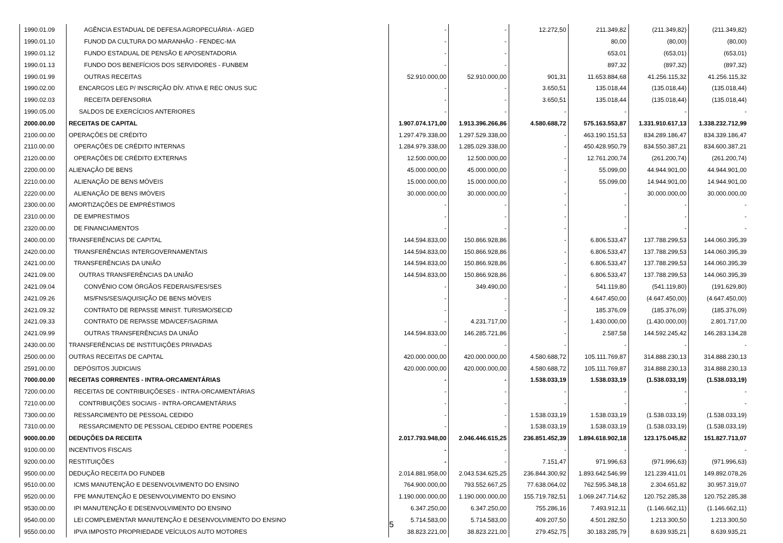| 1990.01.09 | AGÊNCIA ESTADUAL DE DEFESA AGROPECUÁRIA - AGED | - | - | 12.272,50 | 211.349,82 | (211.349,82) | (211.349,82) |
| 1990.01.10 | FUNOD DA CULTURA DO MARANHÃO - FENDEC-MA | - | - | | 80,00 | (80,00) | (80,00) |
| 1990.01.12 | FUNDO ESTADUAL DE PENSÃO E APOSENTADORIA | - | - | | 653,01 | (653,01) | (653,01) |
| 1990.01.13 | FUNDO DOS BENEFÍCIOS DOS SERVIDORES - FUNBEM | - | - | | 897,32 | (897,32) | (897,32) |
| 1990.01.99 | OUTRAS RECEITAS | 52.910.000,00 | 52.910.000,00 | 901,31 | 11.653.884,68 | 41.256.115,32 | 41.256.115,32 |
| 1990.02.00 | ENCARGOS LEG P/ INSCRIÇÃO DÍV. ATIVA E REC ONUS SUC | - | - | 3.650,51 | 135.018,44 | (135.018,44) | (135.018,44) |
| 1990.02.03 | RECEITA DEFENSORIA | - | - | 3.650,51 | 135.018,44 | (135.018,44) | (135.018,44) |
| 1990.05.00 | SALDOS DE EXERCÍCIOS ANTERIORES | - | - | - | - | - | - |
| 2000.00.00 | RECEITAS DE CAPITAL | 1.907.074.171,00 | 1.913.396.266,86 | 4.580.688,72 | 575.163.553,87 | 1.331.910.617,13 | 1.338.232.712,99 |
| 2100.00.00 | OPERAÇÕES DE CRÉDITO | 1.297.479.338,00 | 1.297.529.338,00 | - | 463.190.151,53 | 834.289.186,47 | 834.339.186,47 |
| 2110.00.00 | OPERAÇÕES DE CRÉDITO INTERNAS | 1.284.979.338,00 | 1.285.029.338,00 | - | 450.428.950,79 | 834.550.387,21 | 834.600.387,21 |
| 2120.00.00 | OPERAÇÕES DE CRÉDITO EXTERNAS | 12.500.000,00 | 12.500.000,00 | - | 12.761.200,74 | (261.200,74) | (261.200,74) |
| 2200.00.00 | ALIENAÇÃO DE BENS | 45.000.000,00 | 45.000.000,00 | - | 55.099,00 | 44.944.901,00 | 44.944.901,00 |
| 2210.00.00 | ALIENAÇÃO DE BENS MÓVEIS | 15.000.000,00 | 15.000.000,00 | - | 55.099,00 | 14.944.901,00 | 14.944.901,00 |
| 2220.00.00 | ALIENAÇÃO DE BENS IMÓVEIS | 30.000.000,00 | 30.000.000,00 | - | - | 30.000.000,00 | 30.000.000,00 |
| 2300.00.00 | AMORTIZAÇÕES DE EMPRÉSTIMOS | - | - | - | - | - | - |
| 2310.00.00 | DE EMPRESTIMOS | - | - | - | - | - | - |
| 2320.00.00 | DE FINANCIAMENTOS | - | - | - | - | - | - |
| 2400.00.00 | TRANSFERÊNCIAS DE CAPITAL | 144.594.833,00 | 150.866.928,86 | - | 6.806.533,47 | 137.788.299,53 | 144.060.395,39 |
| 2420.00.00 | TRANSFERÊNCIAS INTERGOVERNAMENTAIS | 144.594.833,00 | 150.866.928,86 | - | 6.806.533,47 | 137.788.299,53 | 144.060.395,39 |
| 2421.00.00 | TRANSFERÊNCIAS DA UNIÃO | 144.594.833,00 | 150.866.928,86 | - | 6.806.533,47 | 137.788.299,53 | 144.060.395,39 |
| 2421.09.00 | OUTRAS TRANSFERÊNCIAS DA UNIÃO | 144.594.833,00 | 150.866.928,86 | - | 6.806.533,47 | 137.788.299,53 | 144.060.395,39 |
| 2421.09.04 | CONVÊNIO COM ÓRGÃOS FEDERAIS/FES/SES | - | 349.490,00 | - | 541.119,80 | (541.119,80) | (191.629,80) |
| 2421.09.26 | MS/FNS/SES/AQUISIÇÃO DE BENS MÓVEIS | - | - | - | 4.647.450,00 | (4.647.450,00) | (4.647.450,00) |
| 2421.09.32 | CONTRATO DE REPASSE MINIST. TURISMO/SECID | - | - | - | 185.376,09 | (185.376,09) | (185.376,09) |
| 2421.09.33 | CONTRATO DE REPASSE MDA/CEF/SAGRIMA | - | 4.231.717,00 | - | 1.430.000,00 | (1.430.000,00) | 2.801.717,00 |
| 2421.09.99 | OUTRAS TRANSFERÊNCIAS DA UNIÃO | 144.594.833,00 | 146.285.721,86 | - | 2.587,58 | 144.592.245,42 | 146.283.134,28 |
| 2430.00.00 | TRANSFERÊNCIAS DE INSTITUIÇÕES PRIVADAS | - | - | - | - | - | - |
| 2500.00.00 | OUTRAS RECEITAS DE CAPITAL | 420.000.000,00 | 420.000.000,00 | 4.580.688,72 | 105.111.769,87 | 314.888.230,13 | 314.888.230,13 |
| 2591.00.00 | DEPÓSITOS JUDICIAIS | 420.000.000,00 | 420.000.000,00 | 4.580.688,72 | 105.111.769,87 | 314.888.230,13 | 314.888.230,13 |
| 7000.00.00 | RECEITAS CORRENTES - INTRA-ORCAMENTÁRIAS | - | - | 1.538.033,19 | 1.538.033,19 | (1.538.033,19) | (1.538.033,19) |
| 7200.00.00 | RECEITAS DE CONTRIBUIÇÕESES - INTRA-ORCAMENTÁRIAS | - | - | - | - | - | - |
| 7210.00.00 | CONTRIBUIÇÕES SOCIAIS - INTRA-ORCAMENTÁRIAS | - | - | - | - | - | - |
| 7300.00.00 | RESSARCIMENTO DE PESSOAL CEDIDO | - | - | 1.538.033,19 | 1.538.033,19 | (1.538.033,19) | (1.538.033,19) |
| 7310.00.00 | RESSARCIMENTO DE PESSOAL CEDIDO ENTRE PODERES | - | - | 1.538.033,19 | 1.538.033,19 | (1.538.033,19) | (1.538.033,19) |
| 9000.00.00 | DEDUÇÕES DA RECEITA | 2.017.793.948,00 | 2.046.446.615,25 | 236.851.452,39 | 1.894.618.902,18 | 123.175.045,82 | 151.827.713,07 |
| 9100.00.00 | INCENTIVOS FISCAIS | - | - | - | - | - | - |
| 9200.00.00 | RESTITUIÇÕES | - | - | 7.151,47 | 971.996,63 | (971.996,63) | (971.996,63) |
| 9500.00.00 | DEDUÇÃO RECEITA DO FUNDEB | 2.014.881.958,00 | 2.043.534.625,25 | 236.844.300,92 | 1.893.642.546,99 | 121.239.411,01 | 149.892.078,26 |
| 9510.00.00 | ICMS MANUTENÇÃO E DESENVOLVIMENTO DO ENSINO | 764.900.000,00 | 793.552.667,25 | 77.638.064,02 | 762.595.348,18 | 2.304.651,82 | 30.957.319,07 |
| 9520.00.00 | FPE MANUTENÇÃO E DESENVOLVIMENTO DO ENSINO | 1.190.000.000,00 | 1.190.000.000,00 | 155.719.782,51 | 1.069.247.714,62 | 120.752.285,38 | 120.752.285,38 |
| 9530.00.00 | IPI MANUTENÇÃO E DESENVOLVIMENTO DO ENSINO | 6.347.250,00 | 6.347.250,00 | 755.286,16 | 7.493.912,11 | (1.146.662,11) | (1.146.662,11) |
| 9540.00.00 | LEI COMPLEMENTAR MANUTENÇÃO E DESENVOLVIMENTO DO ENSINO | 5.714.583,00 | 5.714.583,00 | 409.207,50 | 4.501.282,50 | 1.213.300,50 | 1.213.300,50 |
| 9550.00.00 | IPVA IMPOSTO PROPRIEDADE VEÍCULOS AUTO MOTORES | 38.823.221,00 | 38.823.221,00 | 279.452,75 | 30.183.285,79 | 8.639.935,21 | 8.639.935,21 |
5